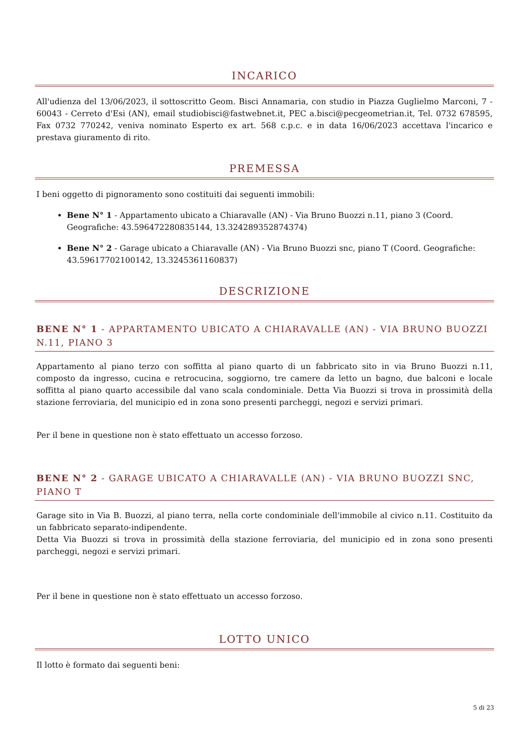INCARICO
All'udienza del 13/06/2023, il sottoscritto Geom. Bisci Annamaria, con studio in Piazza Guglielmo Marconi, 7 - 60043 - Cerreto d'Esi (AN), email studiobisci@fastwebnet.it, PEC a.bisci@pecgeometrian.it, Tel. 0732 678595, Fax 0732 770242, veniva nominato Esperto ex art. 568 c.p.c. e in data 16/06/2023 accettava l'incarico e prestava giuramento di rito.
PREMESSA
I beni oggetto di pignoramento sono costituiti dai seguenti immobili:
Bene N° 1 - Appartamento ubicato a Chiaravalle (AN) - Via Bruno Buozzi n.11, piano 3 (Coord. Geografiche: 43.596472280835144, 13.324289352874374)
Bene N° 2 - Garage ubicato a Chiaravalle (AN) - Via Bruno Buozzi snc, piano T (Coord. Geografiche: 43.59617702100142, 13.3245361160837)
DESCRIZIONE
BENE N° 1 - APPARTAMENTO UBICATO A CHIARAVALLE (AN) - VIA BRUNO BUOZZI N.11, PIANO 3
Appartamento al piano terzo con soffitta al piano quarto di un fabbricato sito in via Bruno Buozzi n.11, composto da ingresso, cucina e retrocucina, soggiorno, tre camere da letto un bagno, due balconi e locale soffitta al piano quarto accessibile dal vano scala condominiale. Detta Via Buozzi si trova in prossimità della stazione ferroviaria, del municipio ed in zona sono presenti parcheggi, negozi e servizi primari.
Per il bene in questione non è stato effettuato un accesso forzoso.
BENE N° 2 - GARAGE UBICATO A CHIARAVALLE (AN) - VIA BRUNO BUOZZI SNC, PIANO T
Garage sito in Via B. Buozzi, al piano terra, nella corte condominiale dell'immobile al civico n.11. Costituito da un fabbricato separato-indipendente.
Detta Via Buozzi si trova in prossimità della stazione ferroviaria, del municipio ed in zona sono presenti parcheggi, negozi e servizi primari.
Per il bene in questione non è stato effettuato un accesso forzoso.
LOTTO UNICO
Il lotto è formato dai seguenti beni:
5 di 23